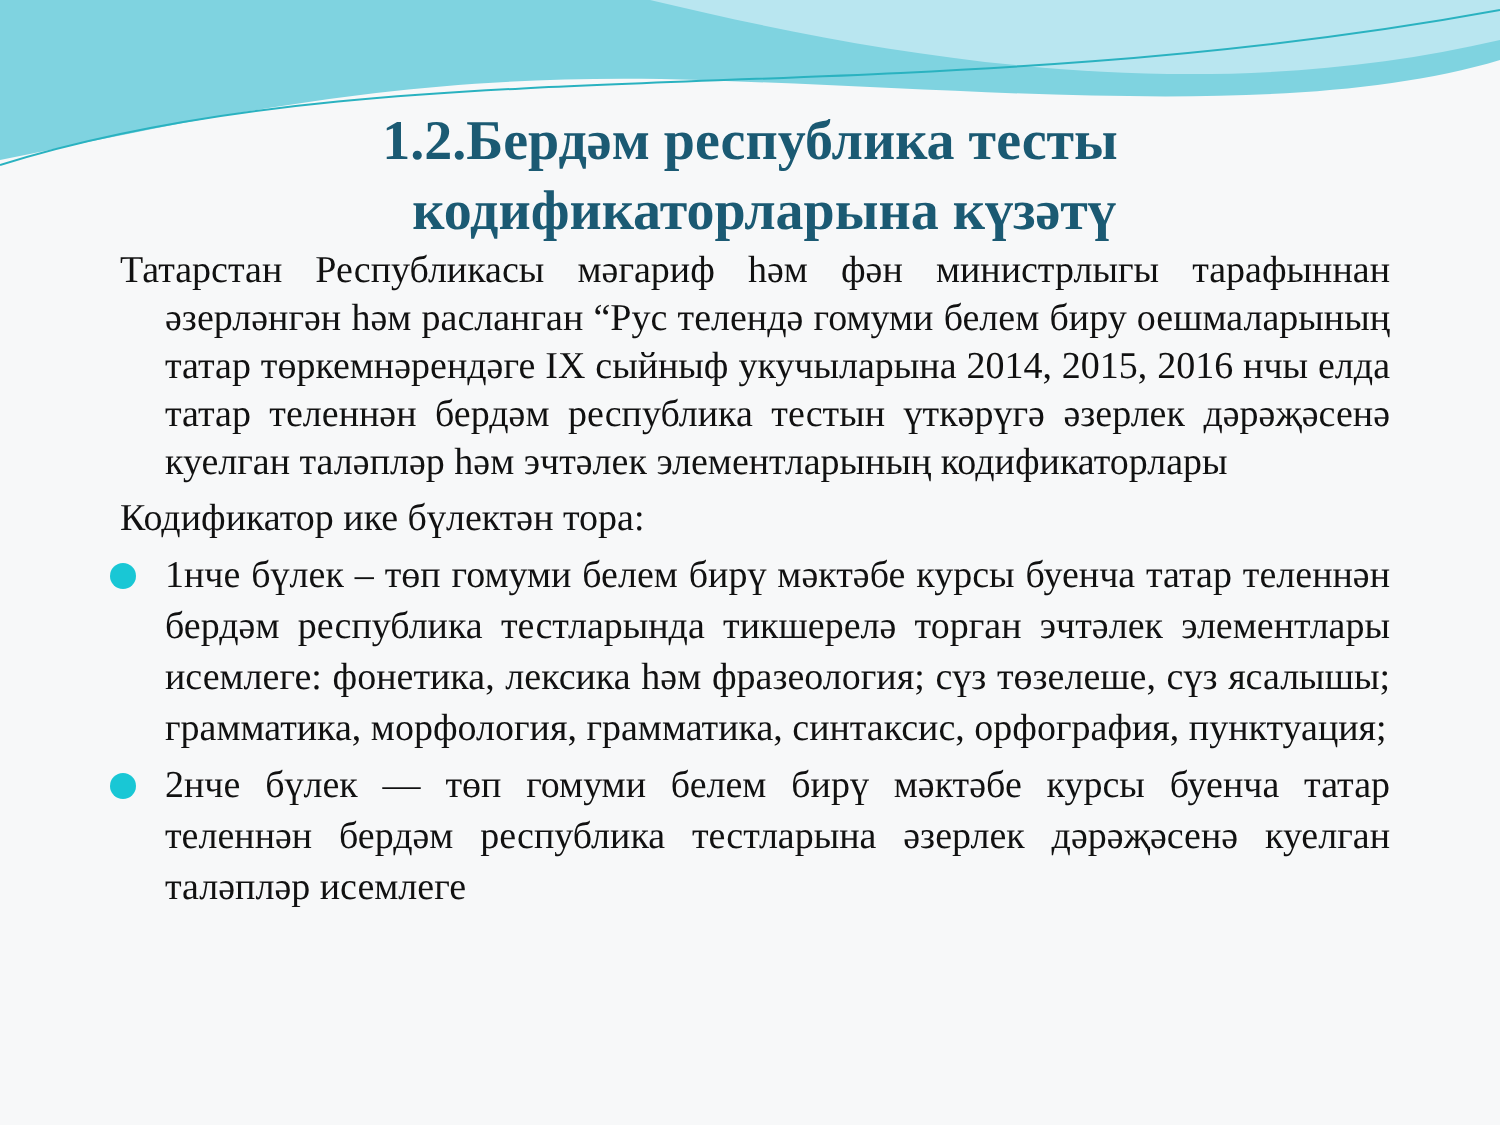1.2.Бердәм республика тесты
кодификаторларына күзәтү
Татарстан Республикасы мәгариф һәм фән министрлыгы тарафыннан әзерләнгән һәм расланган “Рус телендә гомуми белем биру оешмаларының татар төркемнәрендәге IX сыйныф укучыларына 2014, 2015, 2016 нчы елда татар теленнән бердәм республика тестын үткәрүгә әзерлек дәрәҗәсенә куелган таләпләр һәм эчтәлек элементларының кодификаторлары
Кодификатор ике бүлектән тора:
1нче бүлек – төп гомуми белем бирү мәктәбе курсы буенча татар теленнән бердәм республика тестларында тикшерелә торган эчтәлек элементлары исемлеге: фонетика, лексика һәм фразеология; сүз төзелеше, сүз ясалышы; грамматика, морфология, грамматика, синтаксис, орфография, пунктуация;
2нче бүлек — төп гомуми белем бирү мәктәбе курсы буенча татар теленнән бердәм республика тестларына әзерлек дәрәҗәсенә куелган таләпләр исемлеге